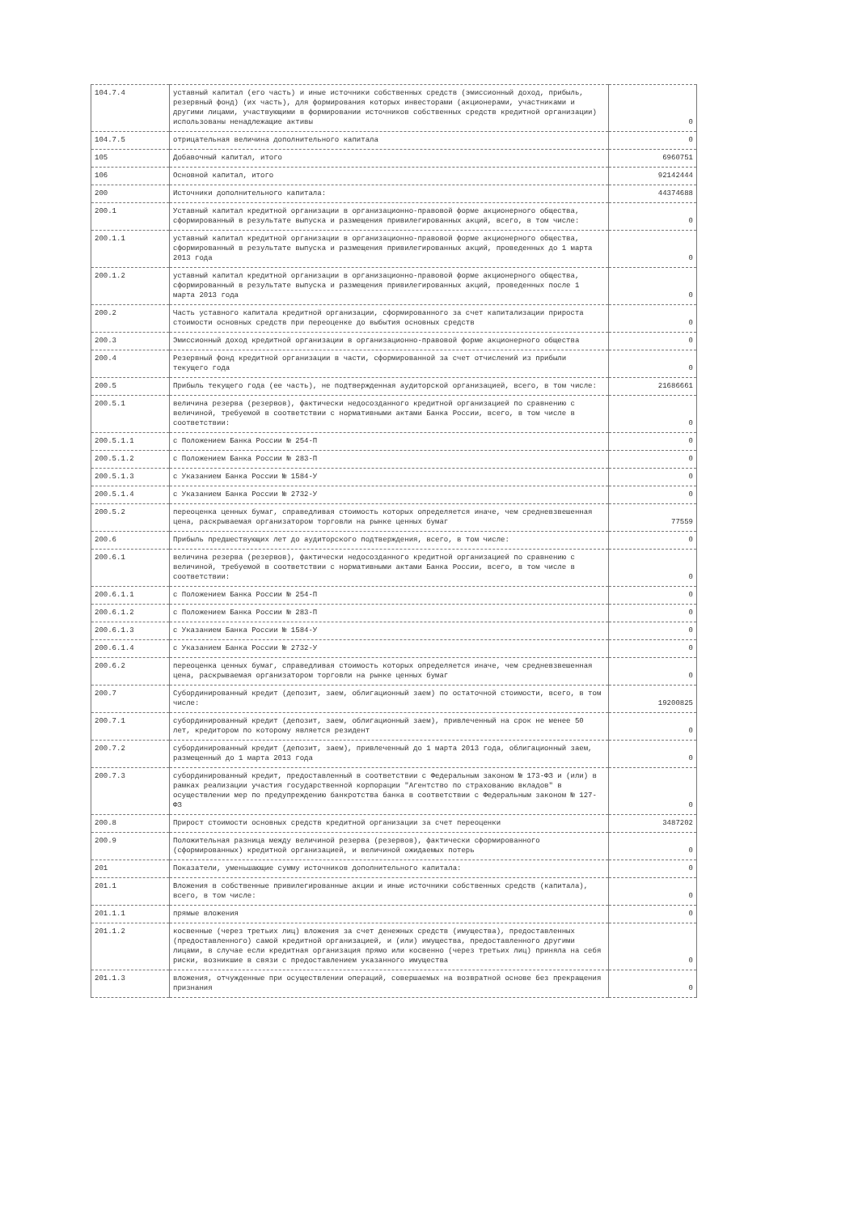| 104.7.4 | уставный капитал (его часть) и иные источники собственных средств (эмиссионный доход, прибыль, резервный фонд) (их часть), для формирования которых инвесторами (акционерами, участниками и другими лицами, участвующими в формировании источников собственных средств кредитной организации) использованы ненадлежащие активы | 0 |
| 104.7.5 | отрицательная величина дополнительного капитала | 0 |
| 105 | Добавочный капитал, итого | 6960751 |
| 106 | Основной капитал, итого | 92142444 |
| 200 | Источники дополнительного капитала: | 44374688 |
| 200.1 | Уставный капитал кредитной организации в организационно-правовой форме акционерного общества, сформированный в результате выпуска и размещения привилегированных акций, всего, в том числе: | 0 |
| 200.1.1 | уставный капитал кредитной организации в организационно-правовой форме акционерного общества, сформированный в результате выпуска и размещения привилегированных акций, проведенных до 1 марта 2013 года | 0 |
| 200.1.2 | уставный капитал кредитной организации в организационно-правовой форме акционерного общества, сформированный в результате выпуска и размещения привилегированных акций, проведенных после 1 марта 2013 года | 0 |
| 200.2 | Часть уставного капитала кредитной организации, сформированного за счет капитализации прироста стоимости основных средств при переоценке до выбытия основных средств | 0 |
| 200.3 | Эмиссионный доход кредитной организации в организационно-правовой форме акционерного общества | 0 |
| 200.4 | Резервный фонд кредитной организации в части, сформированной за счет отчислений из прибыли текущего года | 0 |
| 200.5 | Прибыль текущего года (ее часть), не подтвержденная аудиторской организацией, всего, в том числе: | 21686661 |
| 200.5.1 | величина резерва (резервов), фактически недосозданного кредитной организацией по сравнению с величиной, требуемой в соответствии с нормативными актами Банка России, всего, в том числе в соответствии: | 0 |
| 200.5.1.1 | с Положением Банка России № 254-П | 0 |
| 200.5.1.2 | с Положением Банка России № 283-П | 0 |
| 200.5.1.3 | с Указанием Банка России № 1584-У | 0 |
| 200.5.1.4 | с Указанием Банка России № 2732-У | 0 |
| 200.5.2 | переоценка ценных бумаг, справедливая стоимость которых определяется иначе, чем средневзвешенная цена, раскрываемая организатором торговли на рынке ценных бумаг | 77559 |
| 200.6 | Прибыль предшествующих лет до аудиторского подтверждения, всего, в том числе: | 0 |
| 200.6.1 | величина резерва (резервов), фактически недосозданного кредитной организацией по сравнению с величиной, требуемой в соответствии с нормативными актами Банка России, всего, в том числе в соответствии: | 0 |
| 200.6.1.1 | с Положением Банка России № 254-П | 0 |
| 200.6.1.2 | с Положением Банка России № 283-П | 0 |
| 200.6.1.3 | с Указанием Банка России № 1584-У | 0 |
| 200.6.1.4 | с Указанием Банка России № 2732-У | 0 |
| 200.6.2 | переоценка ценных бумаг, справедливая стоимость которых определяется иначе, чем средневзвешенная цена, раскрываемая организатором торговли на рынке ценных бумаг | 0 |
| 200.7 | Субординированный кредит (депозит, заем, облигационный заем) по остаточной стоимости, всего, в том числе: | 19200825 |
| 200.7.1 | субординированный кредит (депозит, заем, облигационный заем), привлеченный на срок не менее 50 лет, кредитором по которому является резидент | 0 |
| 200.7.2 | субординированный кредит (депозит, заем), привлеченный до 1 марта 2013 года, облигационный заем, размещенный до 1 марта 2013 года | 0 |
| 200.7.3 | субординированный кредит, предоставленный в соответствии с Федеральным законом № 173-ФЗ и (или) в рамках реализации участия государственной корпорации "Агентство по страхованию вкладов" в осуществлении мер по предупреждению банкротства банка в соответствии с Федеральным законом № 127-ФЗ | 0 |
| 200.8 | Прирост стоимости основных средств кредитной организации за счет переоценки | 3487202 |
| 200.9 | Положительная разница между величиной резерва (резервов), фактически сформированного (сформированных) кредитной организацией, и величиной ожидаемых потерь | 0 |
| 201 | Показатели, уменьшающие сумму источников дополнительного капитала: | 0 |
| 201.1 | Вложения в собственные привилегированные акции и иные источники собственных средств (капитала), всего, в том числе: | 0 |
| 201.1.1 | прямые вложения | 0 |
| 201.1.2 | косвенные (через третьих лиц) вложения за счет денежных средств (имущества), предоставленных (предоставленного) самой кредитной организацией, и (или) имущества, предоставленного другими лицами, в случае если кредитная организация прямо или косвенно (через третьих лиц) приняла на себя риски, возникшие в связи с предоставлением указанного имущества | 0 |
| 201.1.3 | вложения, отчужденные при осуществлении операций, совершаемых на возвратной основе без прекращения признания | 0 |